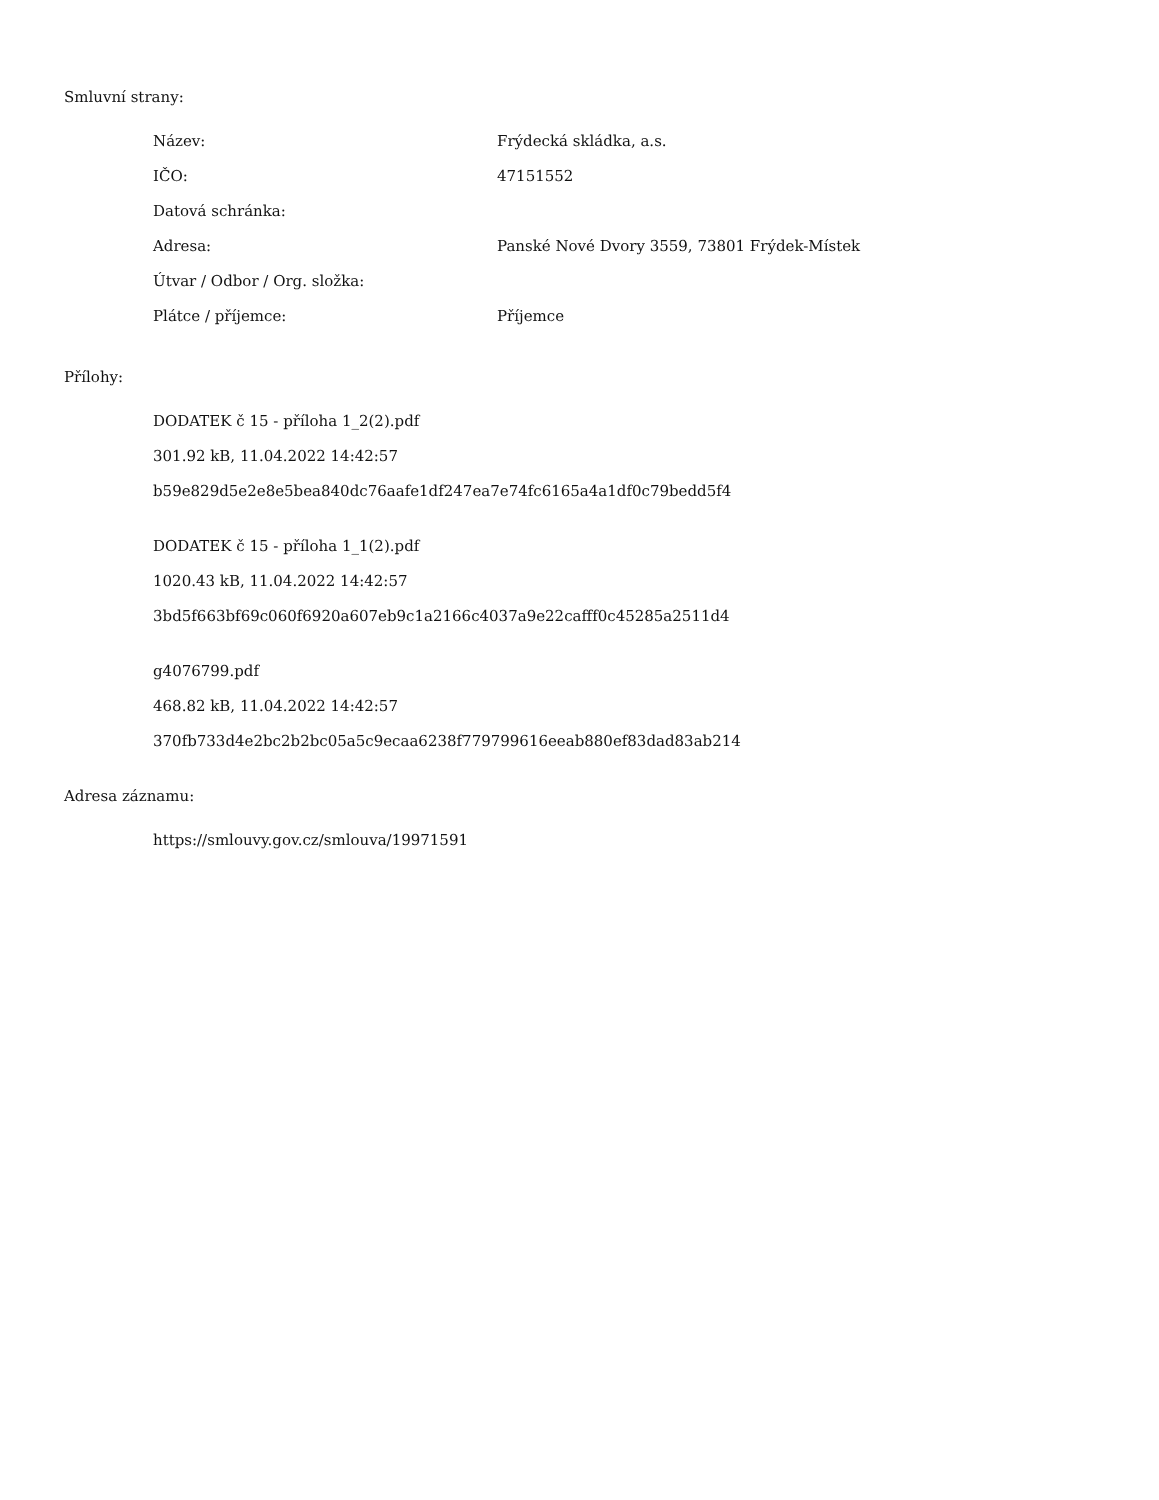Smluvní strany:
| Název: | Frýdecká skládka, a.s. |
| IČO: | 47151552 |
| Datová schránka: | |
| Adresa: | Panské Nové Dvory 3559, 73801 Frýdek-Místek |
| Útvar / Odbor / Org. složka: | |
| Plátce / příjemce: | Příjemce |
Přílohy:
DODATEK č 15 - příloha 1_2(2).pdf
301.92 kB, 11.04.2022 14:42:57
b59e829d5e2e8e5bea840dc76aafe1df247ea7e74fc6165a4a1df0c79bedd5f4
DODATEK č 15 - příloha 1_1(2).pdf
1020.43 kB, 11.04.2022 14:42:57
3bd5f663bf69c060f6920a607eb9c1a2166c4037a9e22cafff0c45285a2511d4
g4076799.pdf
468.82 kB, 11.04.2022 14:42:57
370fb733d4e2bc2b2bc05a5c9ecaa6238f779799616eeab880ef83dad83ab214
Adresa záznamu:
https://smlouvy.gov.cz/smlouva/19971591